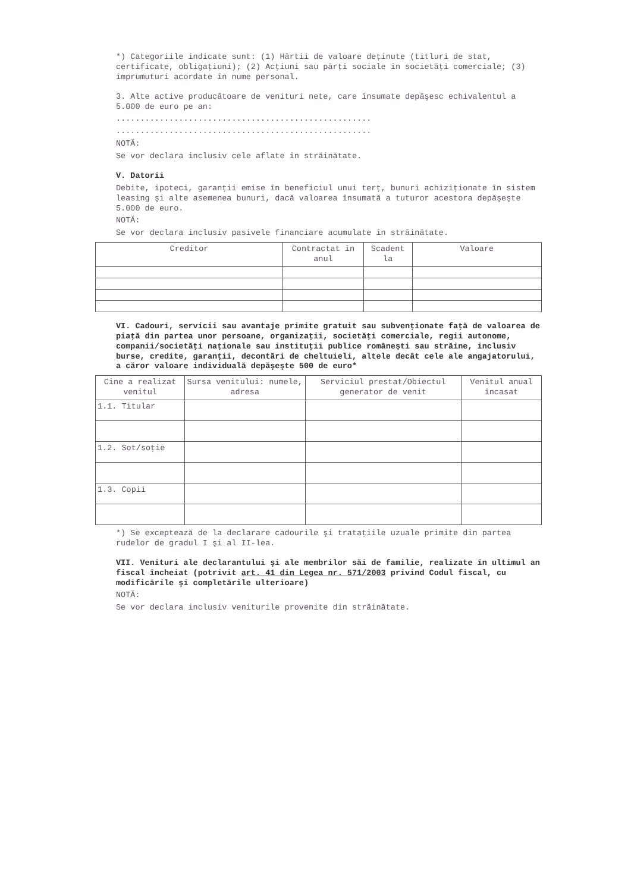*) Categoriile indicate sunt: (1) Hârtii de valoare deţinute (titluri de stat, certificate, obligaţiuni); (2) Acţiuni sau părţi sociale în societăţi comerciale; (3) împrumuturi acordate în nume personal.
3. Alte active producătoare de venituri nete, care însumate depăşesc echivalentul a 5.000 de euro pe an:
.....................................................
.....................................................
NOTĂ:
Se vor declara inclusiv cele aflate în străinătate.
V. Datorii
Debite, ipoteci, garanţii emise în beneficiul unui terţ, bunuri achiziţionate în sistem leasing şi alte asemenea bunuri, dacă valoarea însumată a tuturor acestora depăşeşte 5.000 de euro.
NOTĂ:
Se vor declara inclusiv pasivele financiare acumulate în străinătate.
| Creditor | Contractat în anul | Scadent la | Valoare |
| --- | --- | --- | --- |
VI. Cadouri, servicii sau avantaje primite gratuit sau subvenţionate faţă de valoarea de piaţă din partea unor persoane, organizaţii, societăţi comerciale, regii autonome, companii/societăţi naţionale sau instituţii publice româneşti sau străine, inclusiv burse, credite, garanţii, decontări de cheltuieli, altele decât cele ale angajatorului, a căror valoare individuală depăşeşte 500 de euro*
| Cine a realizat venitul | Sursa venitului: numele, adresa | Serviciul prestat/Obiectul generator de venit | Venitul anual încasat |
| --- | --- | --- | --- |
| 1.1. Titular | | | |
| 1.2. Sot/soţie | | | |
| 1.3. Copii | | | |
*) Se exceptează de la declarare cadourile şi trataţiile uzuale primite din partea rudelor de gradul I şi al II-lea.
VII. Venituri ale declarantului şi ale membrilor săi de familie, realizate în ultimul an fiscal încheiat (potrivit art. 41 din Legea nr. 571/2003 privind Codul fiscal, cu modificările şi completările ulterioare)
NOTĂ:
Se vor declara inclusiv veniturile provenite din străinătate.